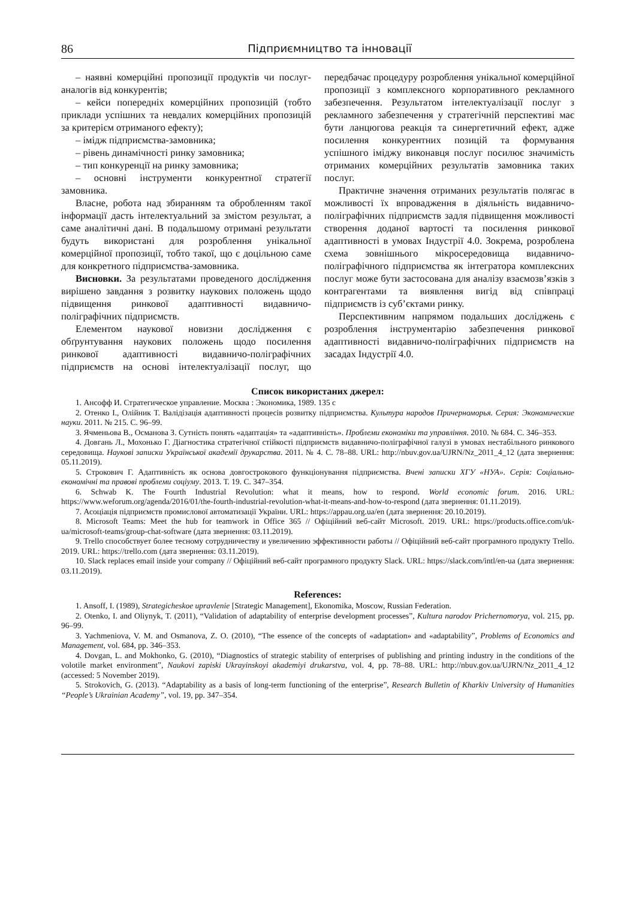86 Підприємництво та інновації
– наявні комерційні пропозиції продуктів чи послуг-аналогів від конкурентів;
– кейси попередніх комерційних пропозицій (тобто приклади успішних та невдалих комерційних пропозицій за критерієм отриманого ефекту);
– імідж підприємства-замовника;
– рівень динамічності ринку замовника;
– тип конкуренції на ринку замовника;
– основні інструменти конкурентної стратегії замовника.
Власне, робота над збиранням та обробленням такої інформації дасть інтелектуальний за змістом результат, а саме аналітичні дані. В подальшому отримані результати будуть використані для розроблення унікальної комерційної пропозиції, тобто такої, що є доцільною саме для конкретного підприємства-замовника.
Висновки. За результатами проведеного дослідження вирішено завдання з розвитку наукових положень щодо підвищення ринкової адаптивності видавничо-поліграфічних підприємств.
Елементом наукової новизни дослідження є обґрунтування наукових положень щодо посилення ринкової адаптивності видавничо-поліграфічних підприємств на основі інтелектуалізації послуг, що передбачає процедуру розроблення унікальної комерційної пропозиції з комплексного корпоративного рекламного забезпечення. Результатом інтелектуалізації послуг з рекламного забезпечення у стратегічній перспективі має бути ланцюгова реакція та синергетичний ефект, адже посилення конкурентних позицій та формування успішного іміджу виконавця послуг посилює значимість отриманих комерційних результатів замовника таких послуг.
Практичне значення отриманих результатів полягає в можливості їх впровадження в діяльність видавничо-поліграфічних підприємств задля підвищення можливості створення доданої вартості та посилення ринкової адаптивності в умовах Індустрії 4.0. Зокрема, розроблена схема зовнішнього мікросередовища видавничо-поліграфічного підприємства як інтегратора комплексних послуг може бути застосована для аналізу взаємозв’язків з контрагентами та виявлення вигід від співпраці підприємств із суб’єктами ринку.
Перспективним напрямом подальших досліджень є розроблення інструментарію забезпечення ринкової адаптивності видавничо-поліграфічних підприємств на засадах Індустрії 4.0.
Список використаних джерел:
1. Ансофф И. Стратегическое управление. Москва : Экономика, 1989. 135 с
2. Отенко І., Олійник Т. Валідізація адаптивності процесів розвитку підприємства. Культура народов Причерноморья. Серия: Экономические науки. 2011. № 215. С. 96–99.
3. Ячменьова В., Османова З. Сутність понять «адаптація» та «адаптивність». Проблеми економіки та управління. 2010. № 684. С. 346–353.
4. Довгань Л., Мохонько Г. Діагностика стратегічної стійкості підприємств видавничо-поліграфічної галузі в умовах нестабільного ринкового середовища. Наукові записки Української академії друкарства. 2011. № 4. С. 78–88. URL: http://nbuv.gov.ua/UJRN/Nz_2011_4_12 (дата звернення: 05.11.2019).
5. Строкович Г. Адаптивність як основа довгострокового функціонування підприємства. Вчені записки ХГУ «НУА». Серія: Соціально-економічні та правові проблеми соціуму. 2013. Т. 19. С. 347–354.
6. Schwab K. The Fourth Industrial Revolution: what it means, how to respond. World economic forum. 2016. URL: https://www.weforum.org/agenda/2016/01/the-fourth-industrial-revolution-what-it-means-and-how-to-respond (дата звернення: 01.11.2019).
7. Асоціація підприємств промислової автоматизації України. URL: https://appau.org.ua/en (дата звернення: 20.10.2019).
8. Microsoft Teams: Meet the hub for teamwork in Office 365 // Офіційний веб-сайт Microsoft. 2019. URL: https://products.office.com/uk-ua/microsoft-teams/group-chat-software (дата звернення: 03.11.2019).
9. Trello способствует более тесному сотрудничеству и увеличению эффективности работы // Офіційний веб-сайт програмного продукту Trello. 2019. URL: https://trello.com (дата звернення: 03.11.2019).
10. Slack replaces email inside your company // Офіційний веб-сайт програмного продукту Slack. URL: https://slack.com/intl/en-ua (дата звернення: 03.11.2019).
References:
1. Ansoff, I. (1989), Strategicheskoe upravlenie [Strategic Management], Ekonomika, Moscow, Russian Federation.
2. Otenko, I. and Oliynyk, T. (2011), “Validation of adaptability of enterprise development processes”, Kultura narodov Prichernomorya, vol. 215, pp. 96–99.
3. Yachmeniova, V. M. and Osmanova, Z. O. (2010), “The essence of the concepts of «adaptation» and «adaptability”, Problems of Economics and Management, vol. 684, pp. 346–353.
4. Dovgan, L. and Mokhonko, G. (2010), “Diagnostics of strategic stability of enterprises of publishing and printing industry in the conditions of the volotile market environment”, Naukovi zapiski Ukrayinskoyi akademiyi drukarstva, vol. 4, pp. 78–88. URL: http://nbuv.gov.ua/UJRN/Nz_2011_4_12 (accessed: 5 November 2019).
5. Strokovich, G. (2013). “Adaptability as a basis of long-term functioning of the enterprise”, Research Bulletin of Kharkiv University of Humanities “People’s Ukrainian Academy”, vol. 19, pp. 347–354.